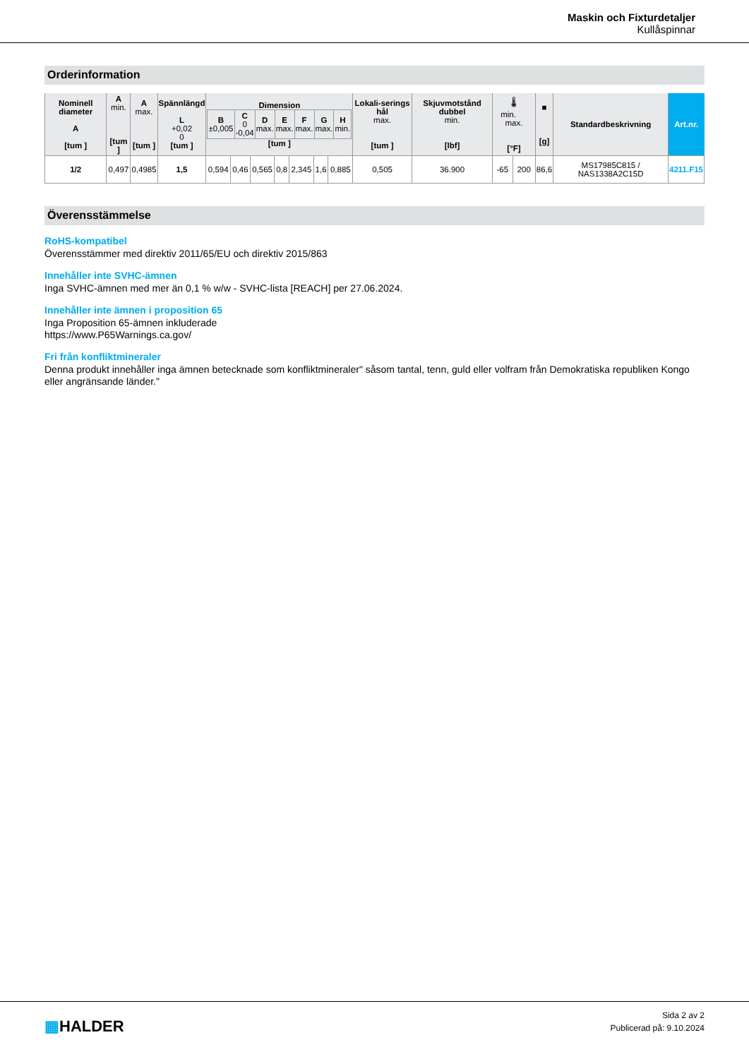Maskin och Fixturdetaljer
Kullåspinnar
Orderinformation
| Nominell diameter A [tum ] | A min. [tum ] | A max. [tum ] | Spännlängd L +0,02 0 [tum ] | Dimension / B ±0,005 / C 0 -0,04 / D max. / E max. / F max. / G max. / H min. / / --- / --- / --- / --- / --- / --- / --- / [tum ] | | | | | | | Lokali-serings hål max. [tum ] | Skjuvmotstånd dubbel min. [lbf] | 🌡 min. max. [°F] | | ■ [g] | Standardbeskrivning | Art.nr. |
| --- | --- | --- | --- | --- | --- | --- | --- | --- | --- | --- | --- | --- | --- | --- | --- | --- | --- |
| 1/2 | 0,497 | 0,4985 | 1,5 | 0,594 | 0,46 | 0,565 | 0,8 | 2,345 | 1,6 | 0,885 | 0,505 | 36.900 | -65 | 200 | 86,6 | MS17985C815 / NAS1338A2C15D | 4211.F15 |
Överensstämmelse
RoHS-kompatibel
Överensstämmer med direktiv 2011/65/EU och direktiv 2015/863
Innehåller inte SVHC-ämnen
Inga SVHC-ämnen med mer än 0,1 % w/w - SVHC-lista [REACH] per 27.06.2024.
Innehåller inte ämnen i proposition 65
Inga Proposition 65-ämnen inkluderade
https://www.P65Warnings.ca.gov/
Fri från konfliktmineraler
Denna produkt innehåller inga ämnen betecknade som konfliktmineraler" såsom tantal, tenn, guld eller volfram från Demokratiska republiken Kongo eller angränsande länder."
▦HALDER
Sida 2 av 2
Publicerad på: 9.10.2024